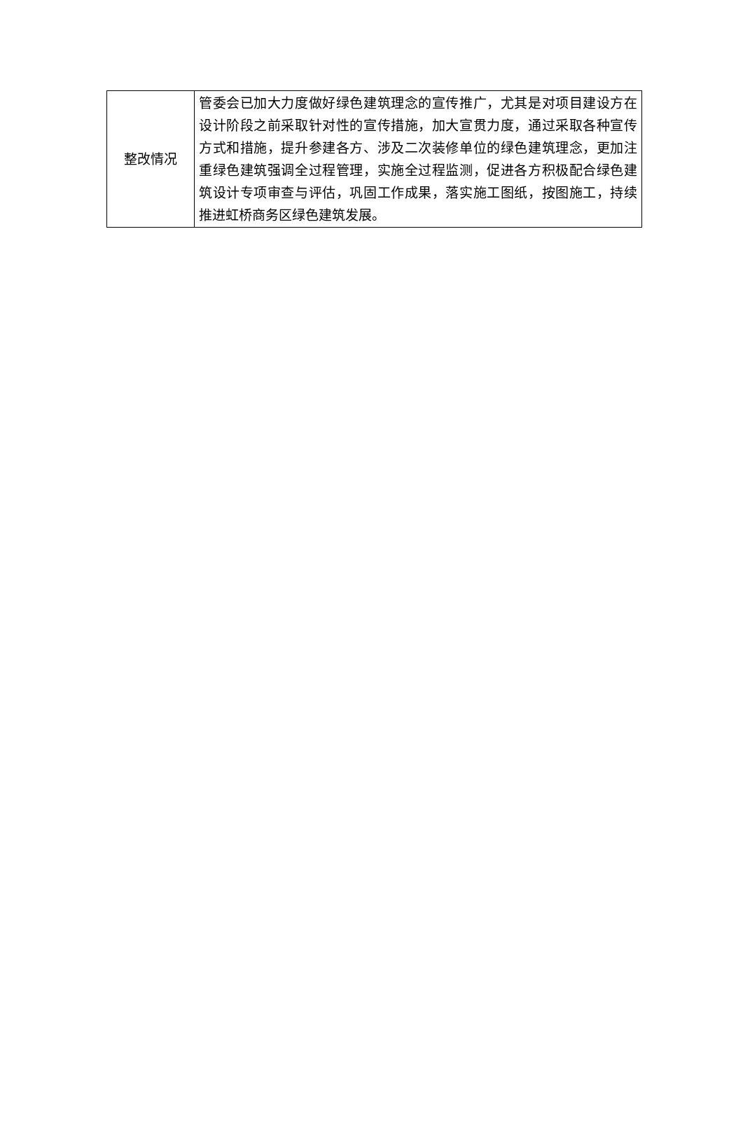| 整改情况 | 管委会已加大力度做好绿色建筑理念的宣传推广，尤其是对项目建设方在设计阶段之前采取针对性的宣传措施，加大宣贯力度，通过采取各种宣传方式和措施，提升参建各方、涉及二次装修单位的绿色建筑理念，更加注重绿色建筑强调全过程管理，实施全过程监测，促进各方积极配合绿色建筑设计专项审查与评估，巩固工作成果，落实施工图纸，按图施工，持续推进虹桥商务区绿色建筑发展。 |